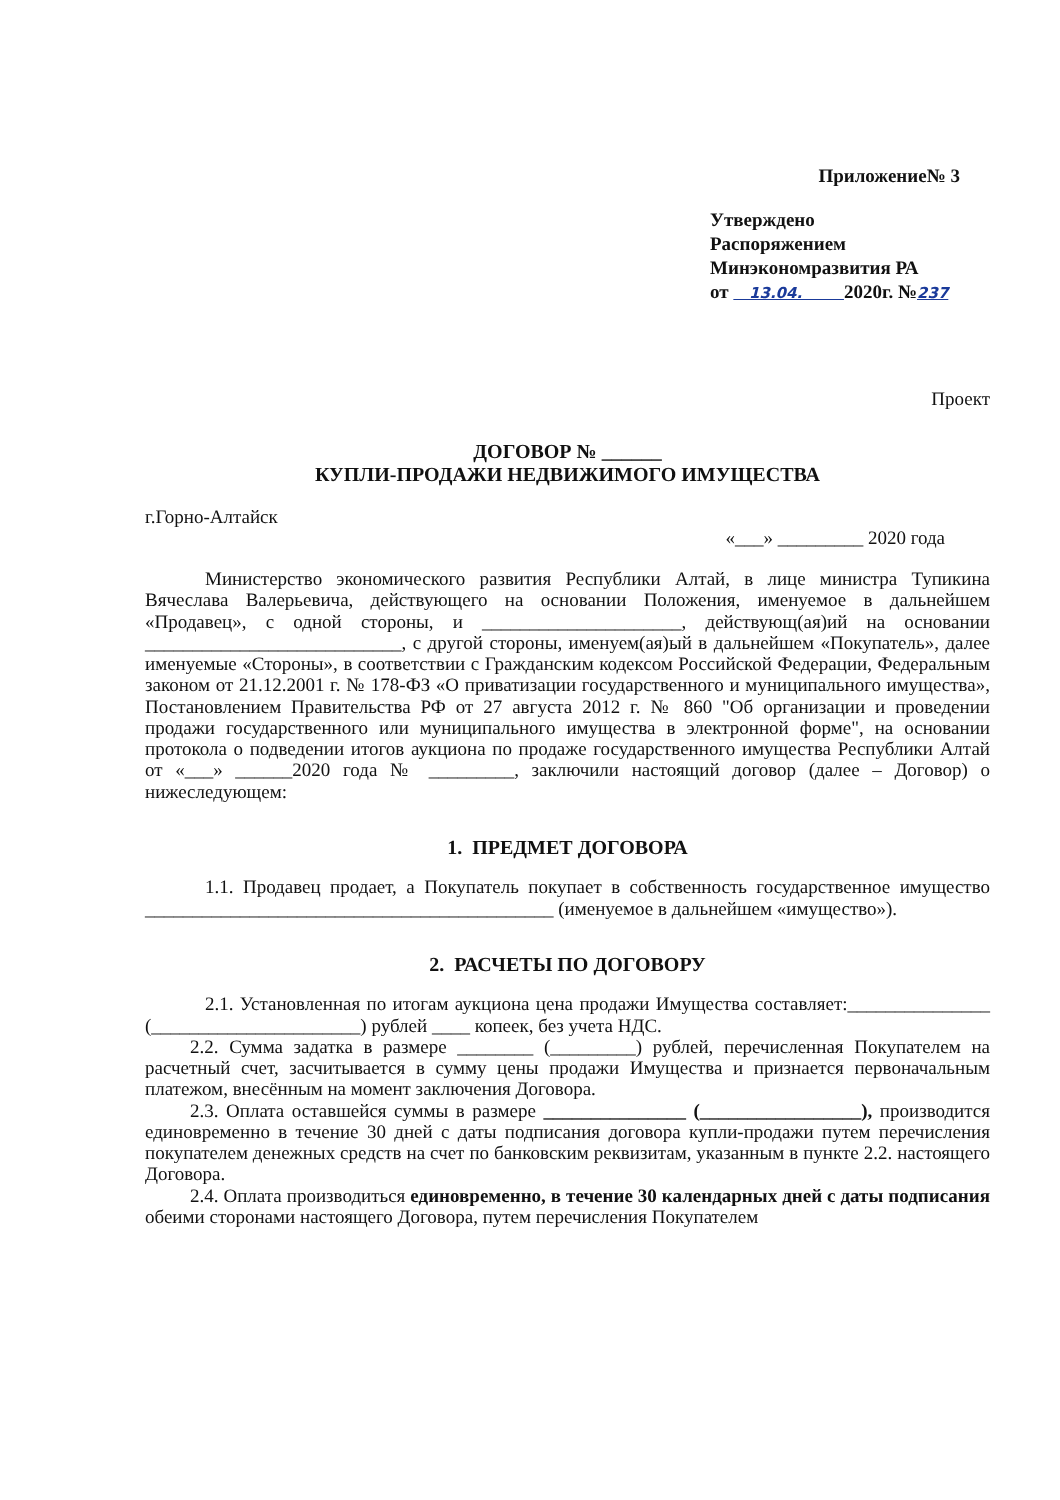Приложение№ 3
Утверждено
Распоряжением
Минэкономразвития РА
от 13.04. 2020г. №237
Проект
ДОГОВОР № ______
КУПЛИ-ПРОДАЖИ НЕДВИЖИМОГО ИМУЩЕСТВА
г.Горно-Алтайск
«___» _________ 2020 года
Министерство экономического развития Республики Алтай, в лице министра Тупикина Вячеслава Валерьевича, действующего на основании Положения, именуемое в дальнейшем «Продавец», с одной стороны, и _____________________, действующ(ая)ий на основании ___________________________, с другой стороны, именуем(ая)ый в дальнейшем «Покупатель», далее именуемые «Стороны», в соответствии с Гражданским кодексом Российской Федерации, Федеральным законом от 21.12.2001 г. № 178-ФЗ «О приватизации государственного и муниципального имущества», Постановлением Правительства РФ от 27 августа 2012 г. № 860 "Об организации и проведении продажи государственного или муниципального имущества в электронной форме", на основании протокола о подведении итогов аукциона по продаже государственного имущества Республики Алтай от «___» ______2020 года № _________, заключили настоящий договор (далее – Договор) о нижеследующем:
1. ПРЕДМЕТ ДОГОВОРА
1.1. Продавец продает, а Покупатель покупает в собственность государственное имущество ___________________________________________ (именуемое в дальнейшем «имущество»).
2. РАСЧЕТЫ ПО ДОГОВОРУ
2.1. Установленная по итогам аукциона цена продажи Имущества составляет:_______________ (______________________) рублей ____ копеек, без учета НДС.
2.2. Сумма задатка в размере ________ (_________) рублей, перечисленная Покупателем на расчетный счет, засчитывается в сумму цены продажи Имущества и признается первоначальным платежом, внесённым на момент заключения Договора.
2.3. Оплата оставшейся суммы в размере _______________ (_________________), производится единовременно в течение 30 дней с даты подписания договора купли-продажи путем перечисления покупателем денежных средств на счет по банковским реквизитам, указанным в пункте 2.2. настоящего Договора.
2.4. Оплата производиться единовременно, в течение 30 календарных дней с даты подписания обеими сторонами настоящего Договора, путем перечисления Покупателем